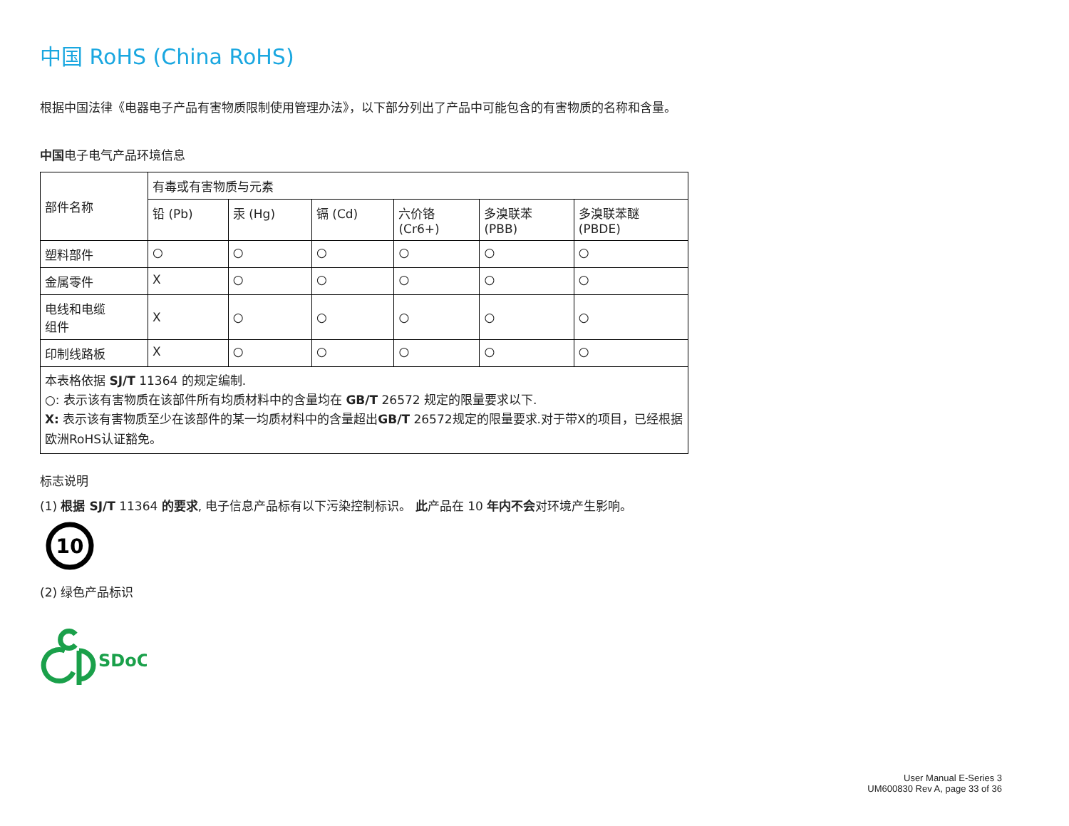中国 RoHS (China RoHS)
根据中国法律《电器电子产品有害物质限制使用管理办法》，以下部分列出了产品中可能包含的有害物质的名称和含量。
中国电子电气产品环境信息
| 部件名称 | 有毒或有害物质与元素 | | | | | |
| | 铅 (Pb) | 汞 (Hg) | 镉 (Cd) | 六价铬 (Cr6+) | 多溴联苯 (PBB) | 多溴联苯醚 (PBDE) |
| 塑料部件 | ○ | ○ | ○ | ○ | ○ | ○ |
| 金属零件 | X | ○ | ○ | ○ | ○ | ○ |
| 电线和电缆 组件 | X | ○ | ○ | ○ | ○ | ○ |
| 印制线路板 | X | ○ | ○ | ○ | ○ | ○ |
| 本表格依据 SJ/T 11364 的规定编制. ○: 表示该有害物质在该部件所有均质材料中的含量均在 GB/T 26572 规定的限量要求以下. X: 表示该有害物质至少在该部件的某一均质材料中的含量超出 GB/T 26572规定的限量要求.对于带X的项目，已经根据欧洲RoHS认证豁免。 | | | | | | |
标志说明
(1) 根据 SJ/T 11364 的要求, 电子信息产品标有以下污染控制标识。 此产品在 10 年内不会对环境产生影响。
10
(2) 绿色产品标识
SDoC
User Manual E-Series 3
UM600830 Rev A, page 33 of 36